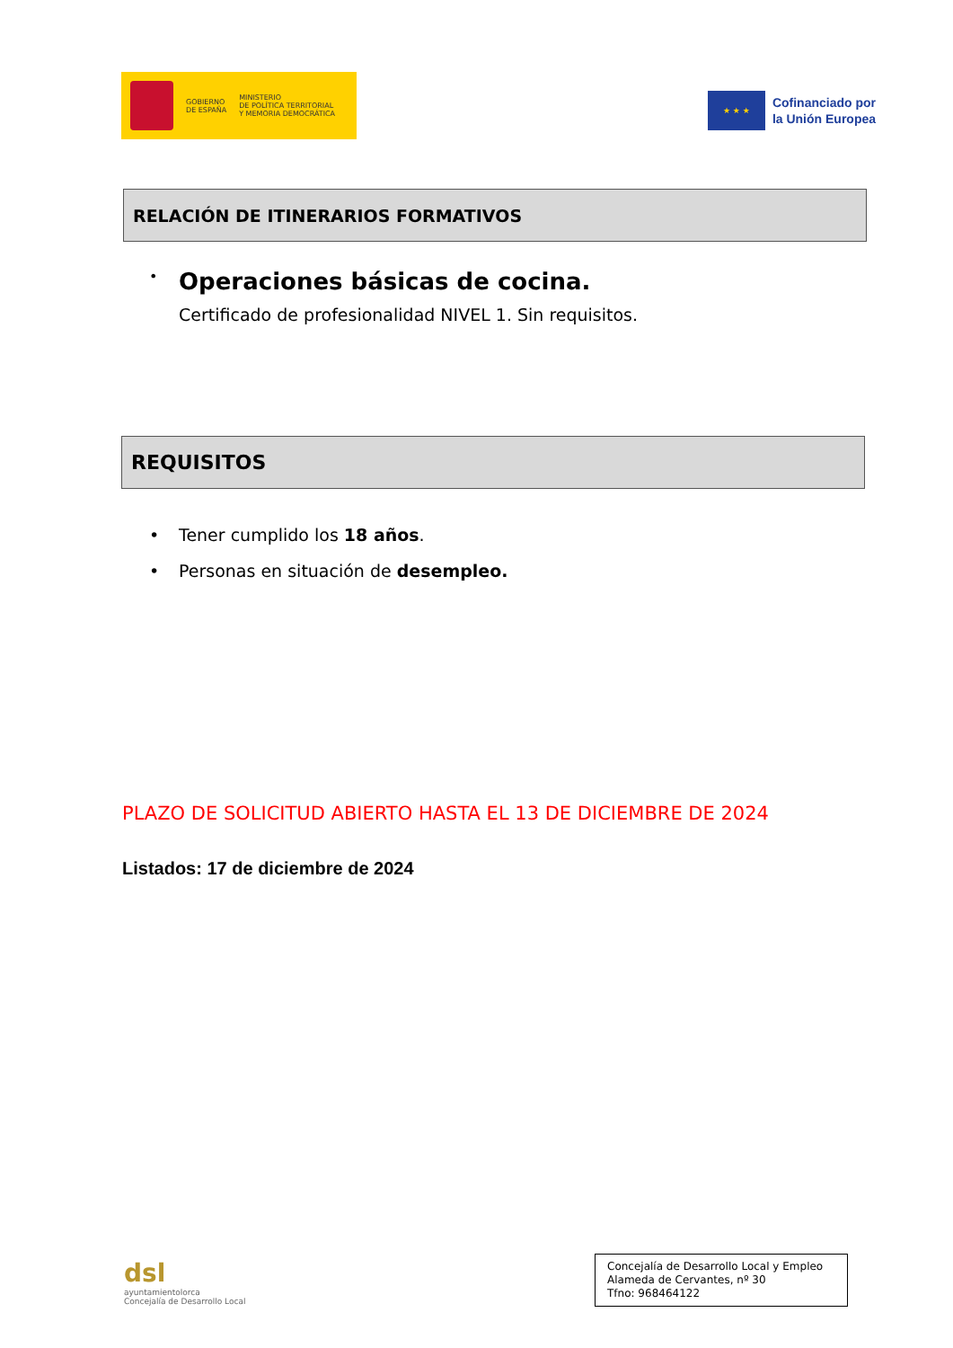GOBIERNO
DE ESPAÑA
MINISTERIO
DE POLÍTICA TERRITORIAL
Y MEMORIA DEMOCRÁTICA
★ ★ ★
Cofinanciado por
la Unión Europea
RELACIÓN DE ITINERARIOS FORMATIVOS
• Operaciones básicas de cocina.
Certificado de profesionalidad NIVEL 1. Sin requisitos.
REQUISITOS
• Tener cumplido los 18 años.
• Personas en situación de desempleo.
PLAZO DE SOLICITUD ABIERTO HASTA EL 13 DE DICIEMBRE DE 2024
Listados: 17 de diciembre de 2024
dsl
ayuntamientolorca
Concejalía de Desarrollo Local
Concejalía de Desarrollo Local y Empleo
Alameda de Cervantes, nº 30
Tfno: 968464122